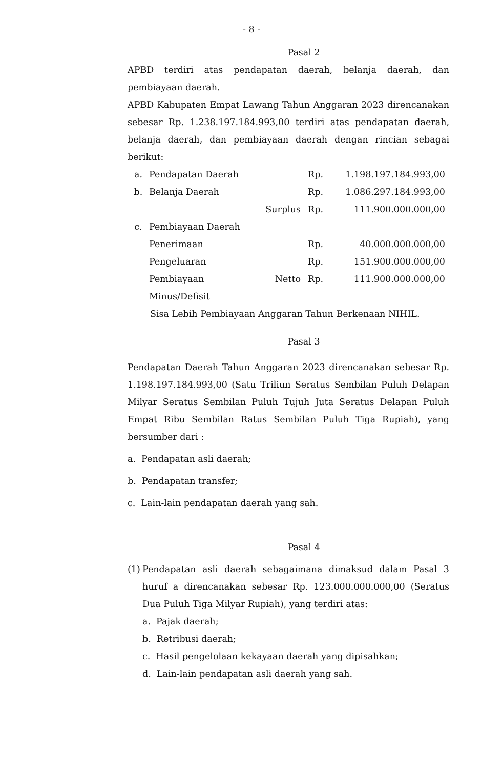- 8 -
Pasal 2
APBD terdiri atas pendapatan daerah, belanja daerah, dan pembiayaan daerah.
APBD Kabupaten Empat Lawang Tahun Anggaran 2023 direncanakan sebesar Rp. 1.238.197.184.993,00 terdiri atas pendapatan daerah, belanja daerah, dan pembiayaan daerah dengan rincian sebagai berikut:
| a. | Pendapatan Daerah | | Rp. | 1.198.197.184.993,00 |
| b. | Belanja Daerah | | Rp. | 1.086.297.184.993,00 |
| | | Surplus | Rp. | 111.900.000.000,00 |
| c. | Pembiayaan Daerah | | | |
| | Penerimaan | | Rp. | 40.000.000.000,00 |
| | Pengeluaran | | Rp. | 151.900.000.000,00 |
| | Pembiayaan Minus/Defisit | Netto | Rp. | 111.900.000.000,00 |
| | Sisa Lebih Pembiayaan Anggaran Tahun Berkenaan NIHIL. | | | |
Pasal 3
Pendapatan Daerah Tahun Anggaran 2023 direncanakan sebesar Rp. 1.198.197.184.993,00 (Satu Triliun Seratus Sembilan Puluh Delapan Milyar Seratus Sembilan Puluh Tujuh Juta Seratus Delapan Puluh Empat Ribu Sembilan Ratus Sembilan Puluh Tiga Rupiah), yang bersumber dari :
a. Pendapatan asli daerah;
b. Pendapatan transfer;
c. Lain-lain pendapatan daerah yang sah.
Pasal 4
(1)
Pendapatan asli daerah sebagaimana dimaksud dalam Pasal 3 huruf a direncanakan sebesar Rp. 123.000.000.000,00 (Seratus Dua Puluh Tiga Milyar Rupiah), yang terdiri atas:
a. Pajak daerah;
b. Retribusi daerah;
c. Hasil pengelolaan kekayaan daerah yang dipisahkan;
d. Lain-lain pendapatan asli daerah yang sah.